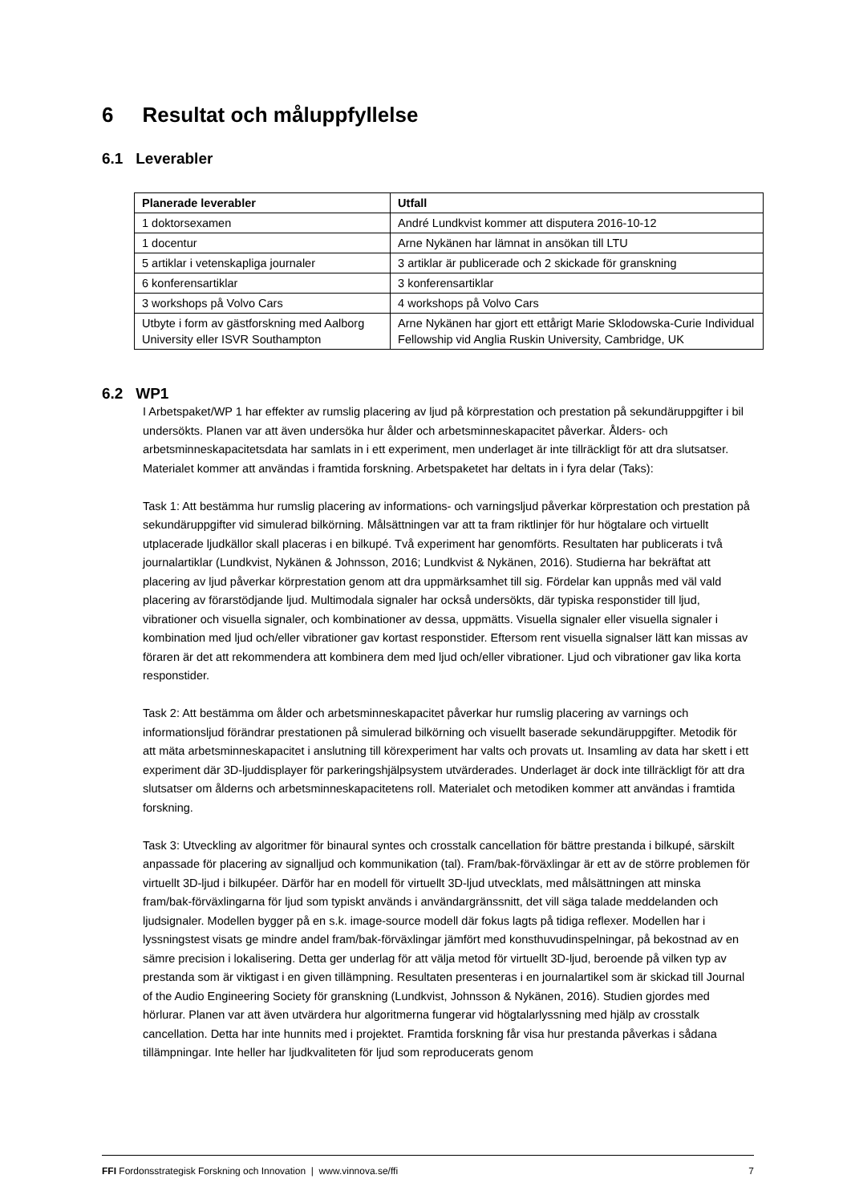6 Resultat och måluppfyllelse
6.1 Leverabler
| Planerade leverabler | Utfall |
| --- | --- |
| 1 doktorsexamen | André Lundkvist kommer att disputera 2016-10-12 |
| 1 docentur | Arne Nykänen har lämnat in ansökan till LTU |
| 5 artiklar i vetenskapliga journaler | 3 artiklar är publicerade och 2 skickade för granskning |
| 6 konferensartiklar | 3 konferensartiklar |
| 3 workshops på Volvo Cars | 4 workshops på Volvo Cars |
| Utbyte i form av gästforskning med Aalborg University eller ISVR Southampton | Arne Nykänen har gjort ett ettårigt Marie Sklodowska-Curie Individual Fellowship vid Anglia Ruskin University, Cambridge, UK |
6.2 WP1
I Arbetspaket/WP 1 har effekter av rumslig placering av ljud på körprestation och prestation på sekundäruppgifter i bil undersökts. Planen var att även undersöka hur ålder och arbetsminneskapacitet påverkar. Ålders- och arbetsminneskapacitetsdata har samlats in i ett experiment, men underlaget är inte tillräckligt för att dra slutsatser. Materialet kommer att användas i framtida forskning. Arbetspaketet har deltats in i fyra delar (Taks):
Task 1: Att bestämma hur rumslig placering av informations- och varningsljud påverkar körprestation och prestation på sekundäruppgifter vid simulerad bilkörning. Målsättningen var att ta fram riktlinjer för hur högtalare och virtuellt utplacerade ljudkällor skall placeras i en bilkupé. Två experiment har genomförts. Resultaten har publicerats i två journalartiklar (Lundkvist, Nykänen & Johnsson, 2016; Lundkvist & Nykänen, 2016). Studierna har bekräftat att placering av ljud påverkar körprestation genom att dra uppmärksamhet till sig. Fördelar kan uppnås med väl vald placering av förarstödjande ljud. Multimodala signaler har också undersökts, där typiska responstider till ljud, vibrationer och visuella signaler, och kombinationer av dessa, uppmätts. Visuella signaler eller visuella signaler i kombination med ljud och/eller vibrationer gav kortast responstider. Eftersom rent visuella signalser lätt kan missas av föraren är det att rekommendera att kombinera dem med ljud och/eller vibrationer. Ljud och vibrationer gav lika korta responstider.
Task 2: Att bestämma om ålder och arbetsminneskapacitet påverkar hur rumslig placering av varnings och informationsljud förändrar prestationen på simulerad bilkörning och visuellt baserade sekundäruppgifter. Metodik för att mäta arbetsminneskapacitet i anslutning till körexperiment har valts och provats ut. Insamling av data har skett i ett experiment där 3D-ljuddisplayer för parkeringshjälpsystem utvärderades. Underlaget är dock inte tillräckligt för att dra slutsatser om ålderns och arbetsminneskapacitetens roll. Materialet och metodiken kommer att användas i framtida forskning.
Task 3: Utveckling av algoritmer för binaural syntes och crosstalk cancellation för bättre prestanda i bilkupé, särskilt anpassade för placering av signalljud och kommunikation (tal). Fram/bak-förväxlingar är ett av de större problemen för virtuellt 3D-ljud i bilkupéer. Därför har en modell för virtuellt 3D-ljud utvecklats, med målsättningen att minska fram/bak-förväxlingarna för ljud som typiskt används i användargränssnitt, det vill säga talade meddelanden och ljudsignaler. Modellen bygger på en s.k. image-source modell där fokus lagts på tidiga reflexer. Modellen har i lyssningstest visats ge mindre andel fram/bak-förväxlingar jämfört med konsthuvudinspelningar, på bekostnad av en sämre precision i lokalisering. Detta ger underlag för att välja metod för virtuellt 3D-ljud, beroende på vilken typ av prestanda som är viktigast i en given tillämpning. Resultaten presenteras i en journalartikel som är skickad till Journal of the Audio Engineering Society för granskning (Lundkvist, Johnsson & Nykänen, 2016). Studien gjordes med hörlurar. Planen var att även utvärdera hur algoritmerna fungerar vid högtalarlyssning med hjälp av crosstalk cancellation. Detta har inte hunnits med i projektet. Framtida forskning får visa hur prestanda påverkas i sådana tillämpningar. Inte heller har ljudkvaliteten för ljud som reproducerats genom
FFI Fordonsstrategisk Forskning och Innovation | www.vinnova.se/ffi 7